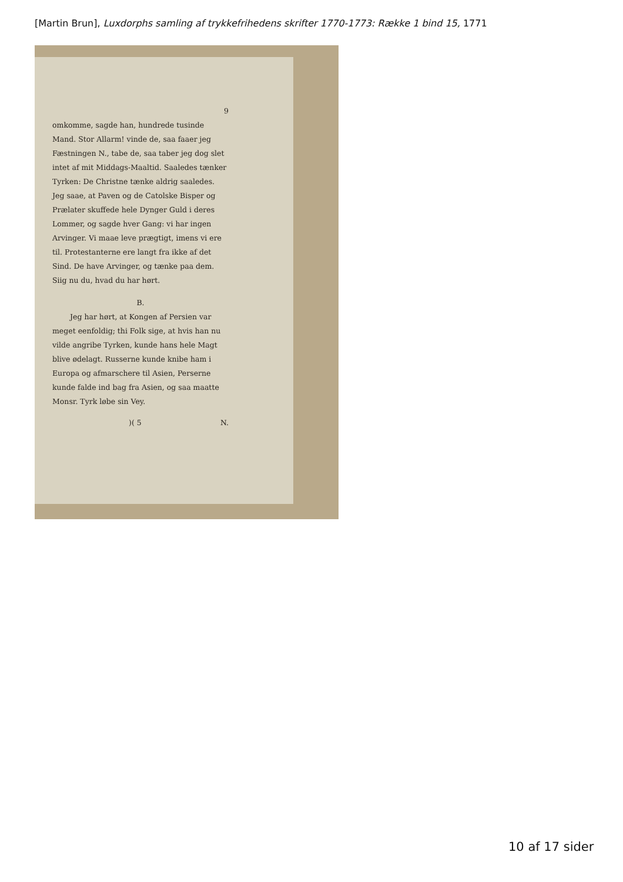[Martin Brun], Luxdorphs samling af trykkefrihedens skrifter 1770-1773: Række 1 bind 15, 1771
9
omkomme, sagde han, hundrede tusinde Mand. Stor Allarm! vinde de, saa faaer jeg Fæstningen N., tabe de, saa taber jeg dog slet intet af mit Middags-Maaltid. Saaledes tænker Tyrken: De Christne tænke aldrig saaledes. Jeg saae, at Paven og de Catolske Bisper og Prælater skuffede hele Dynger Guld i deres Lommer, og sagde hver Gang: vi har ingen Arvinger. Vi maae leve prægtigt, imens vi ere til. Protestanterne ere langt fra ikke af det Sind. De have Arvinger, og tænke paa dem. Siig nu du, hvad du har hørt.
B.
Jeg har hørt, at Kongen af Persien var meget eenfoldig; thi Folk sige, at hvis han nu vilde angribe Tyrken, kunde hans hele Magt blive ødelagt. Russerne kunde knibe ham i Europa og afmarschere til Asien, Perserne kunde falde ind bag fra Asien, og saa maatte Monsr. Tyrk løbe sin Vey.
)( 5 N.
10 af 17 sider